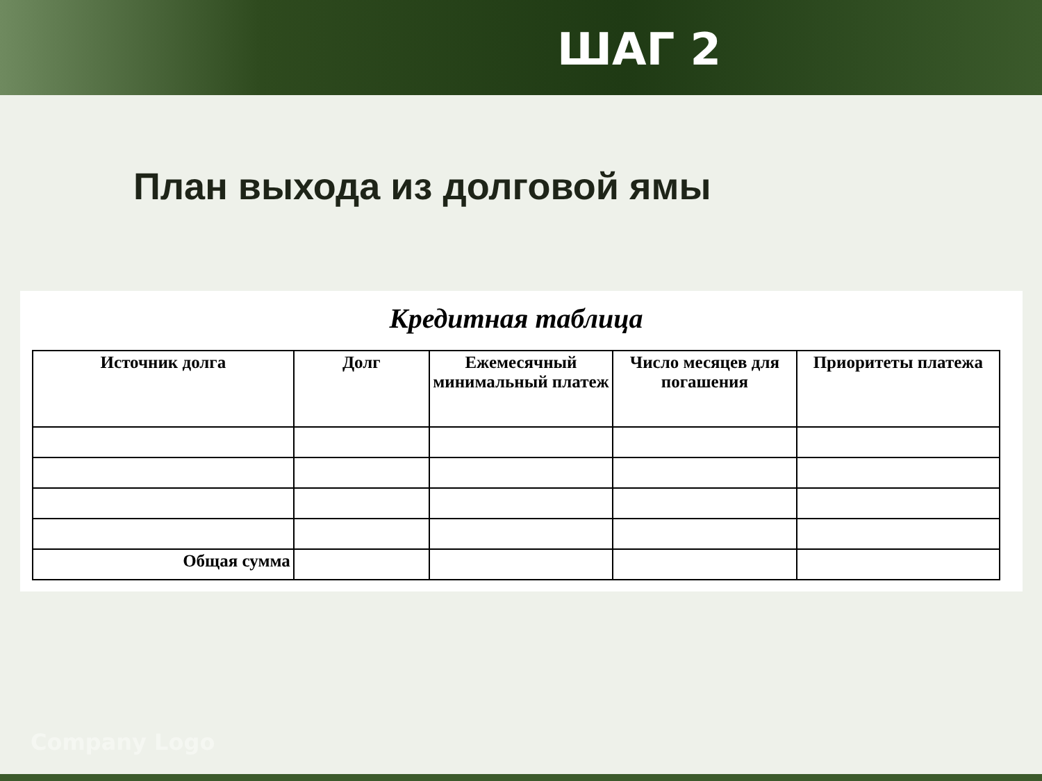ШАГ 2
План выхода из долговой ямы
Кредитная таблица
| Источник долга | Долг | Ежемесячный минимальный платеж | Число месяцев для погашения | Приоритеты платежа |
| --- | --- | --- | --- | --- |
| Общая сумма | | | | |
Company Logo